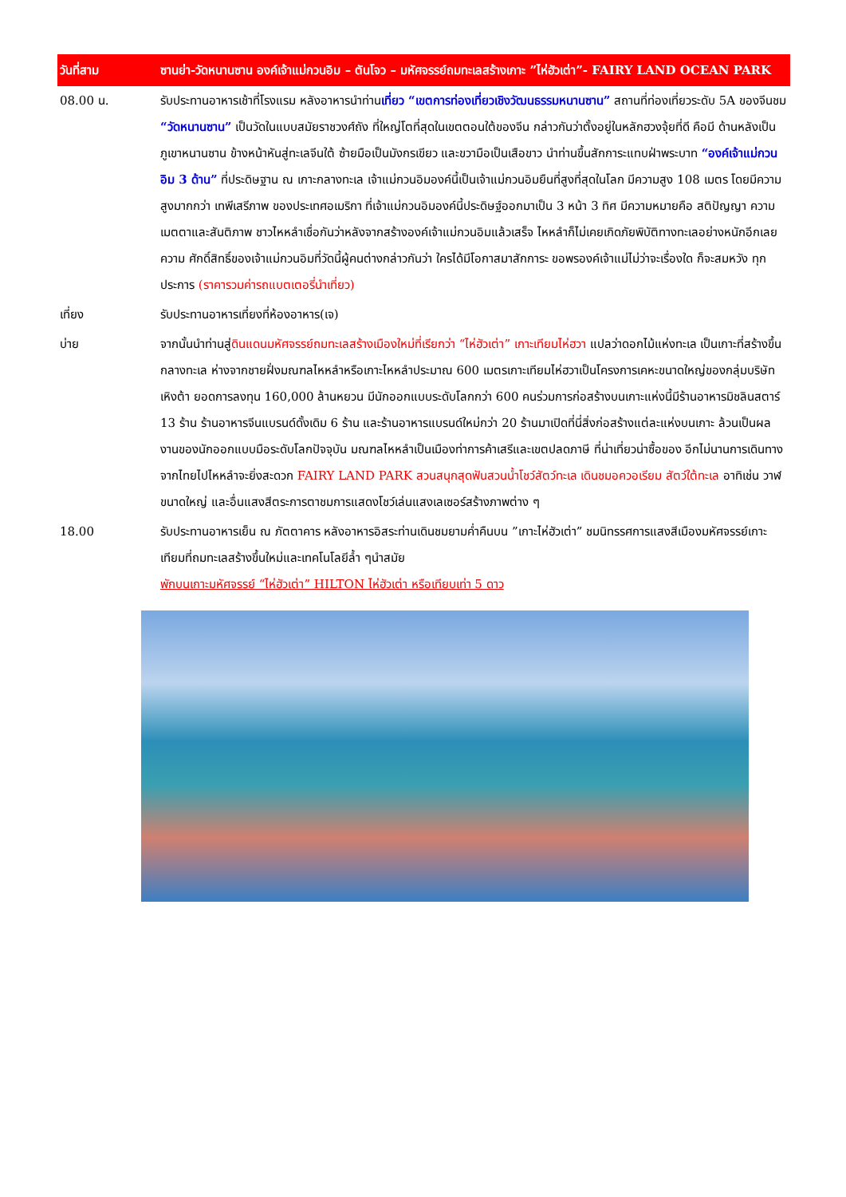| วันที่สาม | ซานย่า-วัดหนานซาน องค์เจ้าแม่กวนอิม – ตันโจว – มหัศจรรย์ถมทะเลสร้างเกาะ ”ไห่ฮัวเต่า”- FAIRY LAND OCEAN PARK |
| 08.00 น. | รับประทานอาหารเช้าที่โรงแรม หลังอาหารนำท่าน เที่ยว “เขตการท่องเที่ยวเชิงวัฒนธรรมหนานซาน” สถานที่ท่องเที่ยวระดับ 5A ของจีนชม “วัดหนานซาน” เป็นวัดในแบบสมัยราชวงศ์ถัง ที่ใหญ่โตที่สุดในเขตตอนใต้ของจีน กล่าวกันว่าตั้งอยู่ในหลักฮวงจุ้ยที่ดี คือมี ด้านหลังเป็น ภูเขาหนานซาน ข้างหน้าหันสู่ทะเลจีนใต้ ซ้ายมือเป็นมังกรเขียว และขวามือเป็นเสือขาว นำท่านขึ้นสักการะแทบฝ่าพระบาท “องค์เจ้าแม่กวนอิม 3 ด้าน” ที่ประดิษฐาน ณ เกาะกลางทะเล เจ้าแม่กวนอิมองค์นี้เป็นเจ้าแม่กวนอิมยืนที่สูงที่สุดในโลก มีความสูง 108 เมตร โดยมีความสูงมากกว่า เทพีเสรีภาพ ของประเทศอเมริกา ที่เจ้าแม่กวนอิมองค์นี้ประดิษฐ์ออกมาเป็น 3 หน้า 3 ทิศ มีความหมายคือ สติปัญญา ความเมตตาและสันติภาพ ชาวไหหลำเชื่อกันว่าหลังจากสร้างองค์เจ้าแม่กวนอิมแล้วเสร็จ ไหหลำก็ไม่เคยเกิดภัยพิบัติทางทะเลอย่างหนักอีกเลย ความ ศักดิ์สิทธิ์ของเจ้าแม่กวนอิมที่วัดนี้ผู้คนต่างกล่าวกันว่า ใครได้มีโอกาสมาสักการะ ขอพรองค์เจ้าแม่ไม่ว่าจะเรื่องใด ก็จะสมหวัง ทุกประการ (ราคารวมค่ารถแบตเตอรี่นำเที่ยว) |
| เที่ยง | รับประทานอาหารเที่ยงที่ห้องอาหาร(เจ) |
| บ่าย | จากนั้นนำท่านสู่ ดินแดนมหัศจรรย์ถมทะเลสร้างเมืองใหม่ที่เรียกว่า “ไห่ฮัวเต่า” เกาะเทียมไห่ฮวา แปลว่าดอกไม้แห่งทะเล เป็นเกาะที่สร้างขึ้นกลางทะเล ห่างจากชายฝั่งมณฑลไหหลำหรือเกาะไหหลำประมาณ 600 เมตรเกาะเทียมไห่ฮวาเป็นโครงการเคหะขนาดใหญ่ของกลุ่มบริษัทเหิงต้า ยอดการลงทุน 160,000 ล้านหยวน มีนักออกแบบระดับโลกกว่า 600 คนร่วมการก่อสร้างบนเกาะแห่งนี้มีร้านอาหารมิชลินสตาร์ 13 ร้าน ร้านอาหารจีนแบรนด์ดั้งเดิม 6 ร้าน และร้านอาหารแบรนด์ใหม่กว่า 20 ร้านมาเปิดที่นี่สิ่งก่อสร้างแต่ละแห่งบนเกาะ ล้วนเป็นผลงานของนักออกแบบมือระดับโลกปัจจุบัน มณฑลไหหลำเป็นเมืองท่าการค้าเสรีและเขตปลดภาษี ที่น่าเที่ยวน่าซื้อของ อีกไม่นานการเดินทางจากไทยไปไหหลำจะยิ่งสะดวก FAIRY LAND PARK สวนสนุกสุดฟันสวนน้ำโชว์สัตว์ทะเล เดินชมอควอเรียม สัตว์ใต้ทะเล อาทิเช่น วาฬ ขนาดใหญ่ และอื่นแสงสีตระการตาชมการแสดงโชว์เล่นแสงเลเซอร์สร้างภาพต่าง ๆ |
| 18.00 | รับประทานอาหารเย็น ณ ภัตตาคาร หลังอาหารอิสระท่านเดินชมยามค่ำคืนบน ”เกาะไห่ฮัวเต่า” ชมนิทรรศการแสงสีเมืองมหัศจรรย์เกาะเทียมที่ถมทะเลสร้างขึ้นใหม่และเทคโนโลยีล้ำ ๆนำสมัย พักบนเกาะมหัศจรรย์ “ไห่ฮัวเต่า” HILTON ไห่ฮัวเต่า หรือเทียบเท่า 5 ดาว |